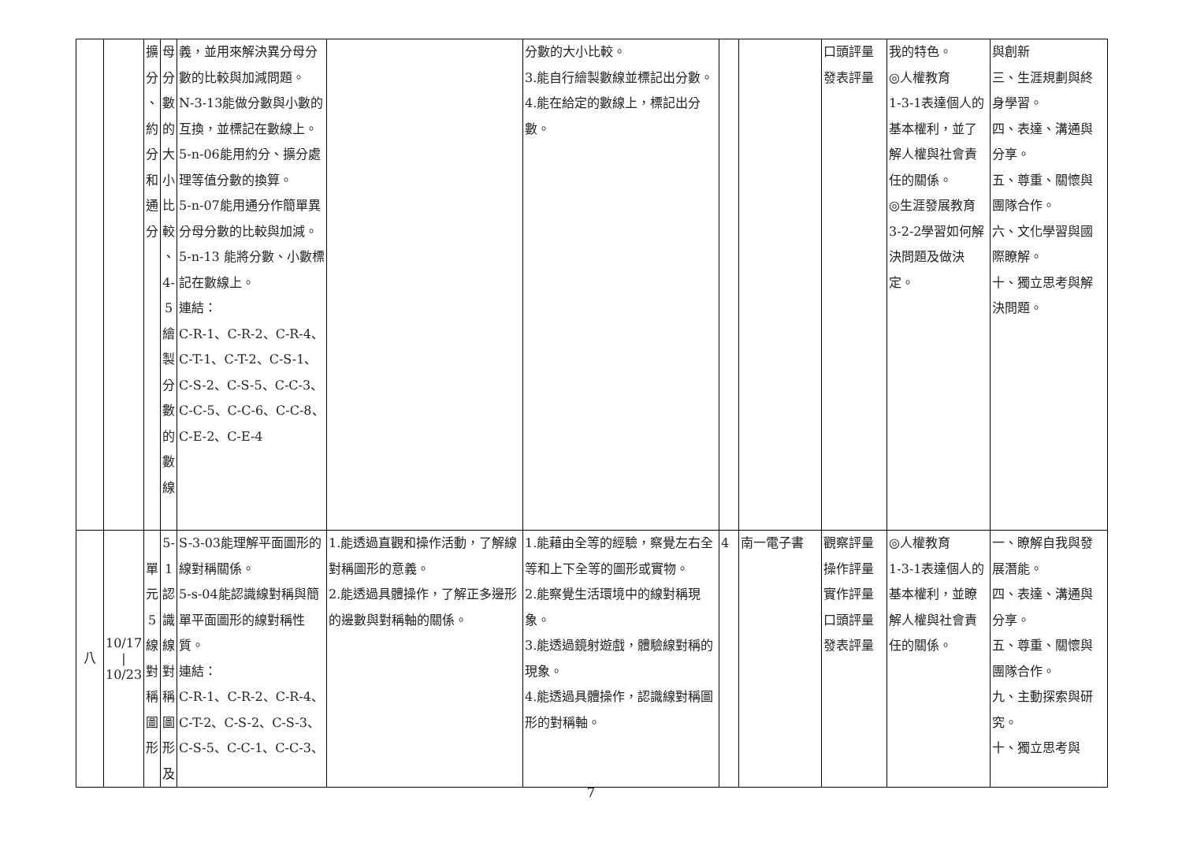| | | 擴 分 、 約 分 和 通 分 | 母 分 數 的 大 小 比 較 、 4-5 繪 製 分 數 的 數 線 | 義，並用來解決異分母分數的比較與加減問題。 N-3-13能做分數與小數的互換，並標記在數線上。 5-n-06能用約分、擴分處理等值分數的換算。 5-n-07能用通分作簡單異分母分數的比較與加減。 5-n-13 能將分數、小數標記在數線上。 連結： C-R-1、C-R-2、C-R-4、C-T-1、C-T-2、C-S-1、C-S-2、C-S-5、C-C-3、C-C-5、C-C-6、C-C-8、C-E-2、C-E-4 | | 分數的大小比較。 3.能自行繪製數線並標記出分數。 4.能在給定的數線上，標記出分數。 | | | 口頭評量 發表評量 | 我的特色。 ◎人權教育 1-3-1表達個人的基本權利，並了解人權與社會責任的關係。 ◎生涯發展教育 3-2-2學習如何解決問題及做決定。 | 與創新 三、生涯規劃與終身學習。 四、表達、溝通與分享。 五、尊重、關懷與團隊合作。 六、文化學習與國際瞭解。 十、獨立思考與解決問題。 |
| 八 | 10/17 / 10/23 | 單 元 5 線 對 稱 圖 形 | 5-1 認 識 線 對 稱 圖 形 及 | S-3-03能理解平面圖形的線對稱關係。 5-s-04能認識線對稱與簡單平面圖形的線對稱性質。 連結： C-R-1、C-R-2、C-R-4、C-T-2、C-S-2、C-S-3、C-S-5、C-C-1、C-C-3、 | 1.能透過直觀和操作活動，了解線對稱圖形的意義。 2.能透過具體操作，了解正多邊形的邊數與對稱軸的關係。 | 1.能藉由全等的經驗，察覺左右全等和上下全等的圖形或實物。 2.能察覺生活環境中的線對稱現象。 3.能透過鏡射遊戲，體驗線對稱的現象。 4.能透過具體操作，認識線對稱圖形的對稱軸。 | 4 | 南一電子書 | 觀察評量 操作評量 實作評量 口頭評量 發表評量 | ◎人權教育 1-3-1表達個人的基本權利，並瞭解人權與社會責任的關係。 | 一、瞭解自我與發展潛能。 四、表達、溝通與分享。 五、尊重、關懷與團隊合作。 九、主動探索與研究。 十、獨立思考與 |
7